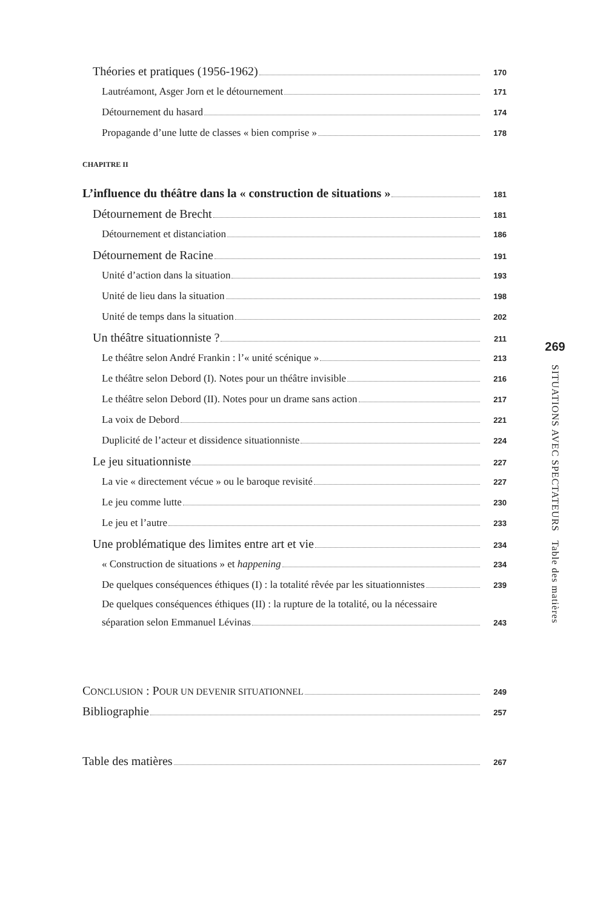Théories et pratiques (1956-1962) 170
Lautréamont, Asger Jorn et le détournement 171
Détournement du hasard 174
Propagande d’une lutte de classes « bien comprise » 178
CHAPITRE II
L’influence du théâtre dans la « construction de situations » 181
Détournement de Brecht 181
Détournement et distanciation 186
Détournement de Racine 191
Unité d’action dans la situation 193
Unité de lieu dans la situation 198
Unité de temps dans la situation 202
Un théâtre situationniste ? 211
Le théâtre selon André Frankin : l’« unité scénique » 213
Le théâtre selon Debord (I). Notes pour un théâtre invisible 216
Le théâtre selon Debord (II). Notes pour un drame sans action 217
La voix de Debord 221
Duplicité de l’acteur et dissidence situationniste 224
Le jeu situationniste 227
La vie « directement vécue » ou le baroque revisité 227
Le jeu comme lutte 230
Le jeu et l’autre 233
Une problématique des limites entre art et vie 234
« Construction de situations » et happening 234
De quelques conséquences éthiques (I) : la totalité rêvée par les situationnistes 239
De quelques conséquences éthiques (II) : la rupture de la totalité, ou la nécessaire
séparation selon Emmanuel Lévinas 243
CONCLUSION : POUR UN DEVENIR SITUATIONNEL 249
Bibliographie 257
Table des matières 267
269
SITUATIONS AVEC SPECTATEURS Table des matières